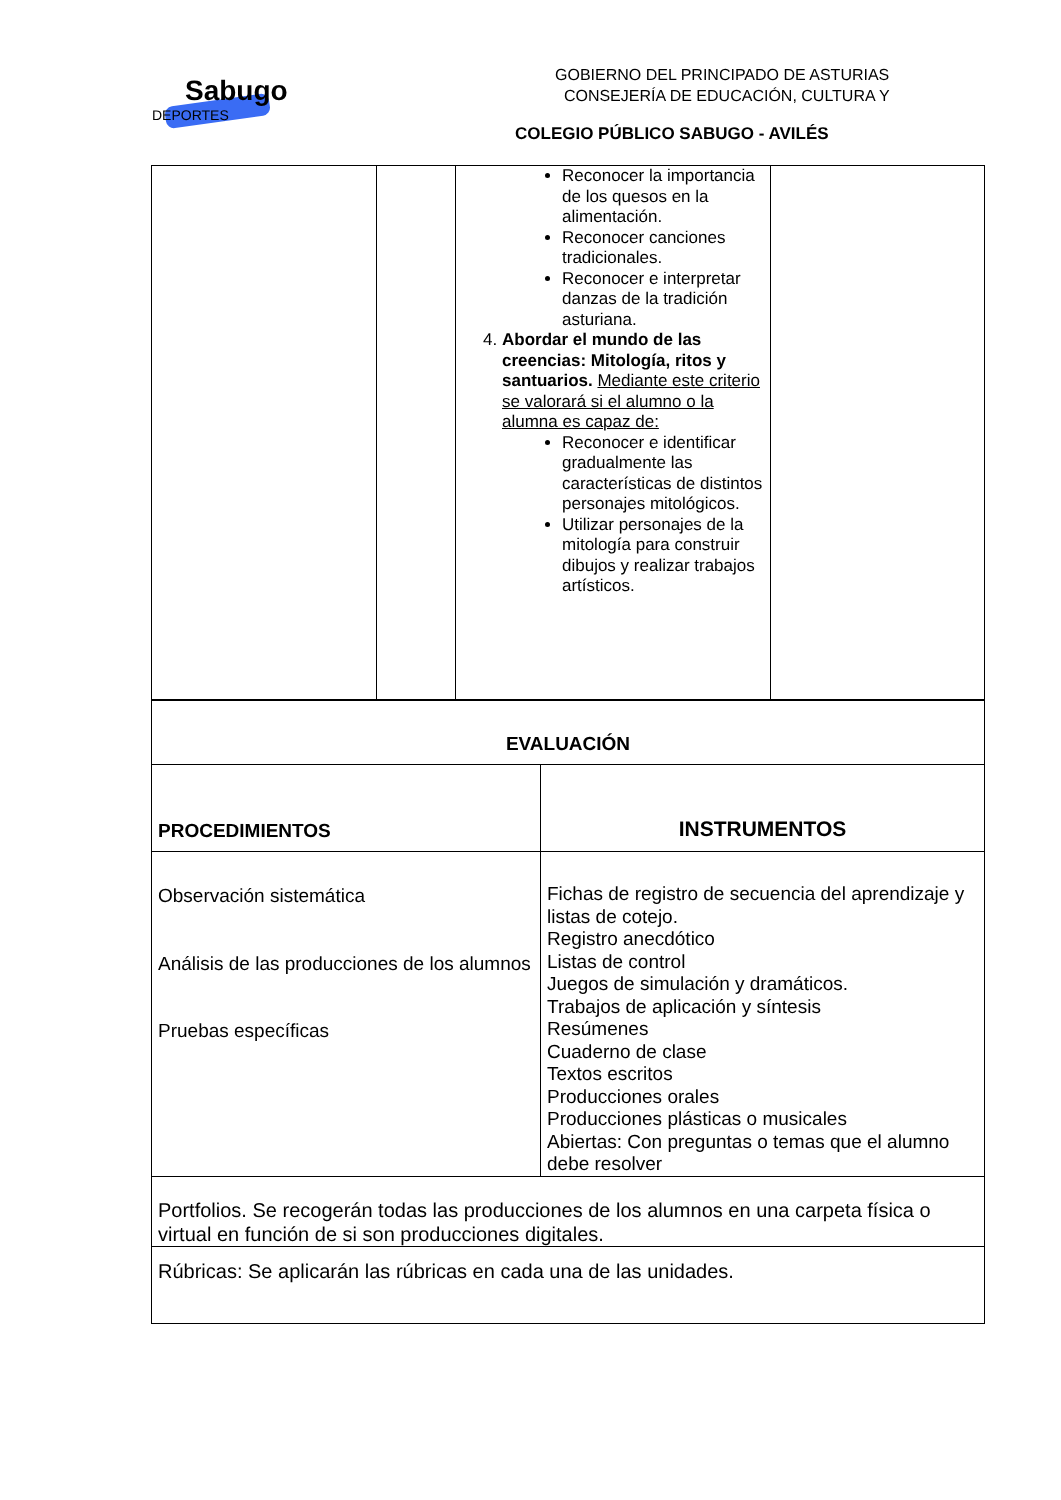Sabugo
DEPORTES
GOBIERNO DEL PRINCIPADO DE ASTURIAS
CONSEJERÍA DE EDUCACIÓN, CULTURA Y
COLEGIO PÚBLICO SABUGO - AVILÉS
| | | Reconocer la importancia de los quesos en la alimentación. Reconocer canciones tradicionales. Reconocer e interpretar danzas de la tradición asturiana. 4. Abordar el mundo de las creencias: Mitología, ritos y santuarios. Mediante este criterio se valorará si el alumno o la alumna es capaz de: Reconocer e identificar gradualmente las características de distintos personajes mitológicos. Utilizar personajes de la mitología para construir dibujos y realizar trabajos artísticos. | |
| EVALUACIÓN | |
| PROCEDIMIENTOS | INSTRUMENTOS |
| Observación sistemática Análisis de las producciones de los alumnos Pruebas específicas | Fichas de registro de secuencia del aprendizaje y listas de cotejo. Registro anecdótico Listas de control Juegos de simulación y dramáticos. Trabajos de aplicación y síntesis Resúmenes Cuaderno de clase Textos escritos Producciones orales Producciones plásticas o musicales Abiertas: Con preguntas o temas que el alumno debe resolver |
| Portfolios. Se recogerán todas las producciones de los alumnos en una carpeta física o virtual en función de si son producciones digitales. | |
| Rúbricas: Se aplicarán las rúbricas en cada una de las unidades. | |